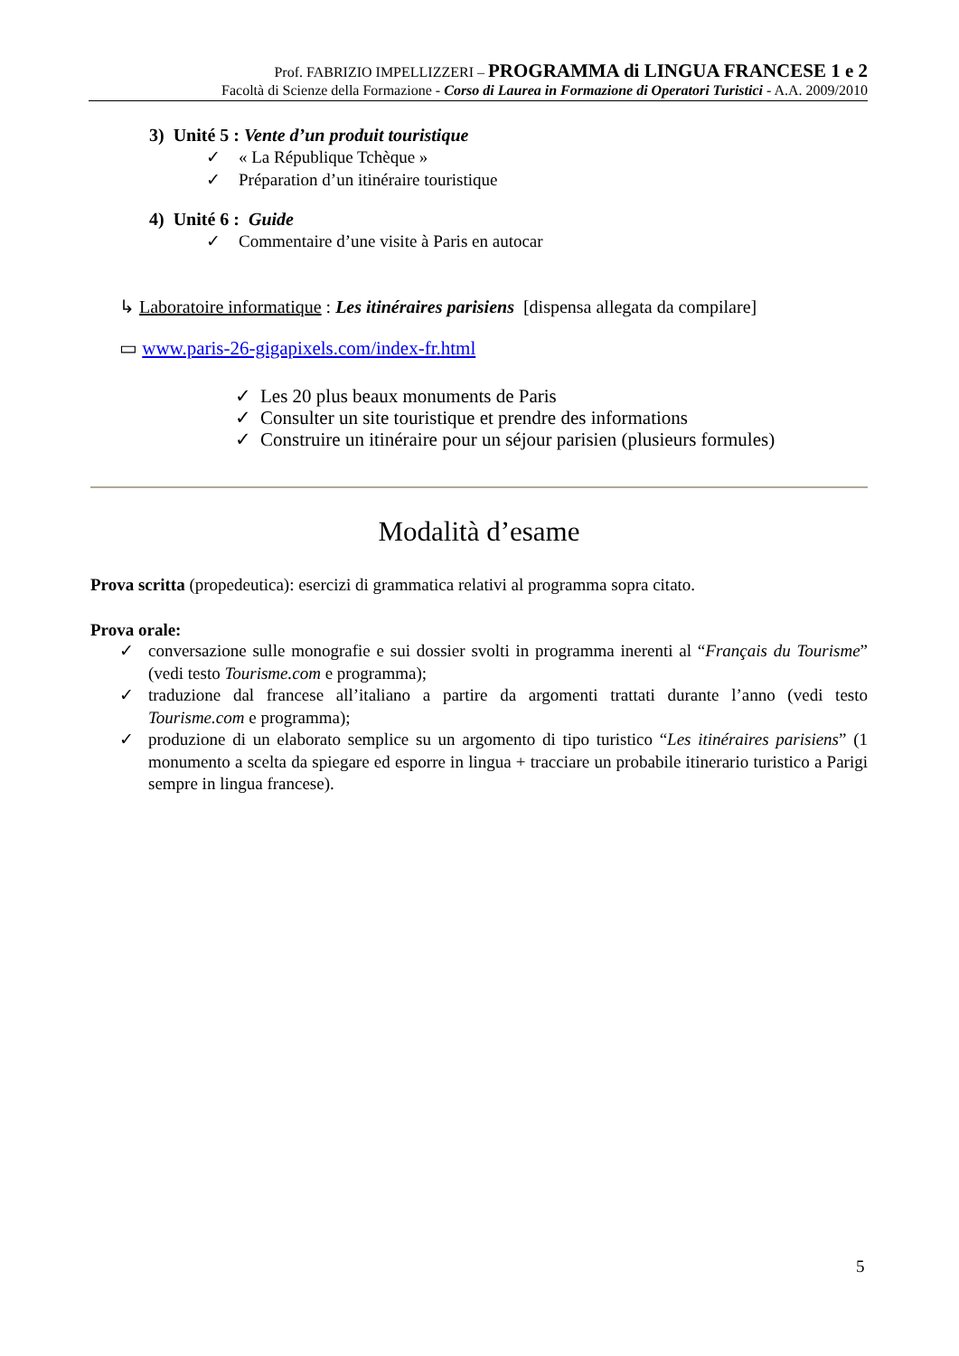Prof. FABRIZIO IMPELLIZZERI – PROGRAMMA di LINGUA FRANCESE 1 e 2
Facoltà di Scienze della Formazione - Corso di Laurea in Formazione di Operatori Turistici - A.A. 2009/2010
3) Unité 5 : Vente d’un produit touristique
✓ « La République Tchèque »
✓ Préparation d’un itinéraire touristique
4) Unité 6 : Guide
✓ Commentaire d’une visite à Paris en autocar
↳ Laboratoire informatique : Les itinéraires parisiens [dispensa allegata da compilare]
▭ www.paris-26-gigapixels.com/index-fr.html
✓ Les 20 plus beaux monuments de Paris
✓ Consulter un site touristique et prendre des informations
✓ Construire un itinéraire pour un séjour parisien (plusieurs formules)
Modalità d’esame
Prova scritta (propedeutica): esercizi di grammatica relativi al programma sopra citato.
Prova orale:
✓ conversazione sulle monografie e sui dossier svolti in programma inerenti al “Français du Tourisme” (vedi testo Tourisme.com e programma);
✓ traduzione dal francese all’italiano a partire da argomenti trattati durante l’anno (vedi testo Tourisme.com e programma);
✓ produzione di un elaborato semplice su un argomento di tipo turistico “Les itinéraires parisiens” (1 monumento a scelta da spiegare ed esporre in lingua + tracciare un probabile itinerario turistico a Parigi sempre in lingua francese).
5